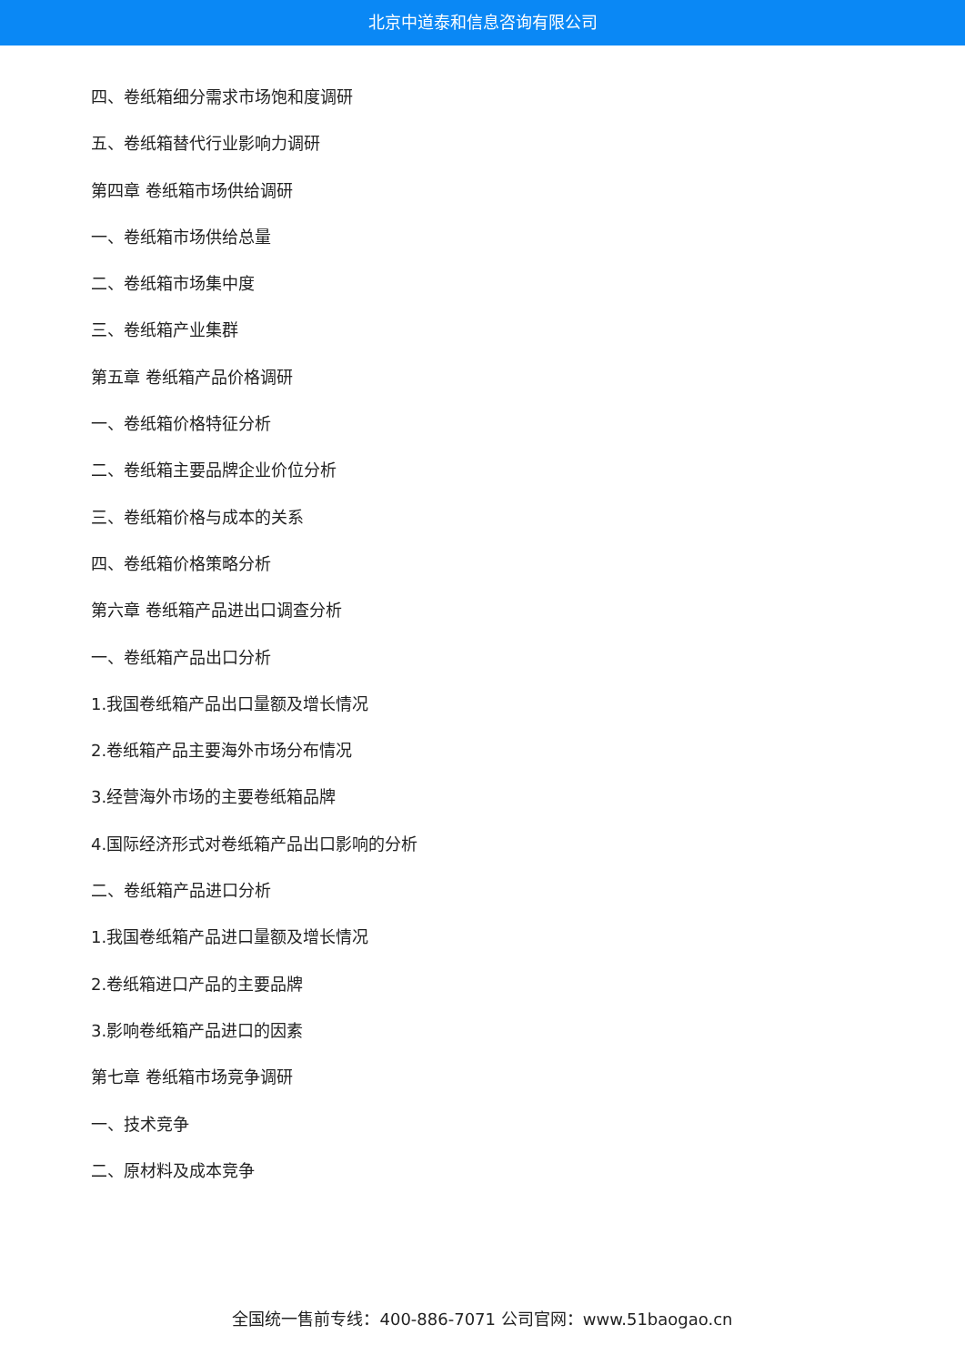北京中道泰和信息咨询有限公司
四、卷纸箱细分需求市场饱和度调研
五、卷纸箱替代行业影响力调研
第四章 卷纸箱市场供给调研
一、卷纸箱市场供给总量
二、卷纸箱市场集中度
三、卷纸箱产业集群
第五章 卷纸箱产品价格调研
一、卷纸箱价格特征分析
二、卷纸箱主要品牌企业价位分析
三、卷纸箱价格与成本的关系
四、卷纸箱价格策略分析
第六章 卷纸箱产品进出口调查分析
一、卷纸箱产品出口分析
1.我国卷纸箱产品出口量额及增长情况
2.卷纸箱产品主要海外市场分布情况
3.经营海外市场的主要卷纸箱品牌
4.国际经济形式对卷纸箱产品出口影响的分析
二、卷纸箱产品进口分析
1.我国卷纸箱产品进口量额及增长情况
2.卷纸箱进口产品的主要品牌
3.影响卷纸箱产品进口的因素
第七章 卷纸箱市场竞争调研
一、技术竞争
二、原材料及成本竞争
全国统一售前专线：400-886-7071 公司官网：www.51baogao.cn